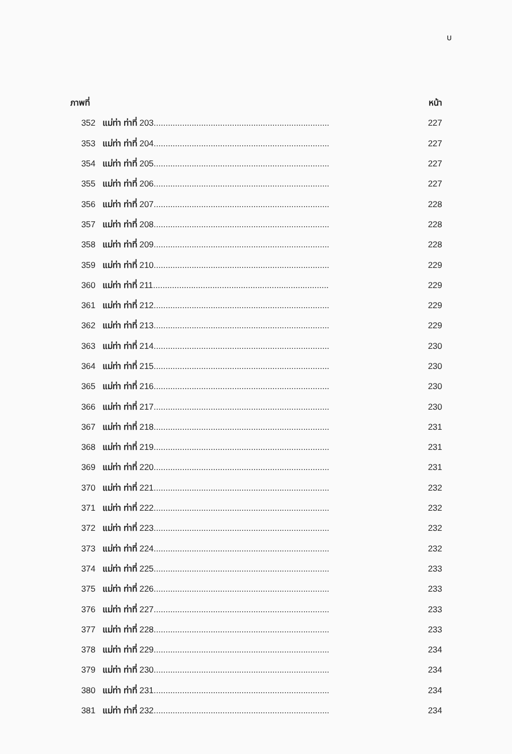บ
| ภาพที่ | | หน้า |
| --- | --- | --- |
| 352 | แม่ท่า ท่าที่ 203.......................................................................... | 227 |
| 353 | แม่ท่า ท่าที่ 204.......................................................................... | 227 |
| 354 | แม่ท่า ท่าที่ 205.......................................................................... | 227 |
| 355 | แม่ท่า ท่าที่ 206.......................................................................... | 227 |
| 356 | แม่ท่า ท่าที่ 207.......................................................................... | 228 |
| 357 | แม่ท่า ท่าที่ 208.......................................................................... | 228 |
| 358 | แม่ท่า ท่าที่ 209.......................................................................... | 228 |
| 359 | แม่ท่า ท่าที่ 210.......................................................................... | 229 |
| 360 | แม่ท่า ท่าที่ 211.......................................................................... | 229 |
| 361 | แม่ท่า ท่าที่ 212.......................................................................... | 229 |
| 362 | แม่ท่า ท่าที่ 213.......................................................................... | 229 |
| 363 | แม่ท่า ท่าที่ 214.......................................................................... | 230 |
| 364 | แม่ท่า ท่าที่ 215.......................................................................... | 230 |
| 365 | แม่ท่า ท่าที่ 216.......................................................................... | 230 |
| 366 | แม่ท่า ท่าที่ 217.......................................................................... | 230 |
| 367 | แม่ท่า ท่าที่ 218.......................................................................... | 231 |
| 368 | แม่ท่า ท่าที่ 219.......................................................................... | 231 |
| 369 | แม่ท่า ท่าที่ 220.......................................................................... | 231 |
| 370 | แม่ท่า ท่าที่ 221.......................................................................... | 232 |
| 371 | แม่ท่า ท่าที่ 222.......................................................................... | 232 |
| 372 | แม่ท่า ท่าที่ 223.......................................................................... | 232 |
| 373 | แม่ท่า ท่าที่ 224.......................................................................... | 232 |
| 374 | แม่ท่า ท่าที่ 225.......................................................................... | 233 |
| 375 | แม่ท่า ท่าที่ 226.......................................................................... | 233 |
| 376 | แม่ท่า ท่าที่ 227.......................................................................... | 233 |
| 377 | แม่ท่า ท่าที่ 228.......................................................................... | 233 |
| 378 | แม่ท่า ท่าที่ 229.......................................................................... | 234 |
| 379 | แม่ท่า ท่าที่ 230.......................................................................... | 234 |
| 380 | แม่ท่า ท่าที่ 231.......................................................................... | 234 |
| 381 | แม่ท่า ท่าที่ 232.......................................................................... | 234 |